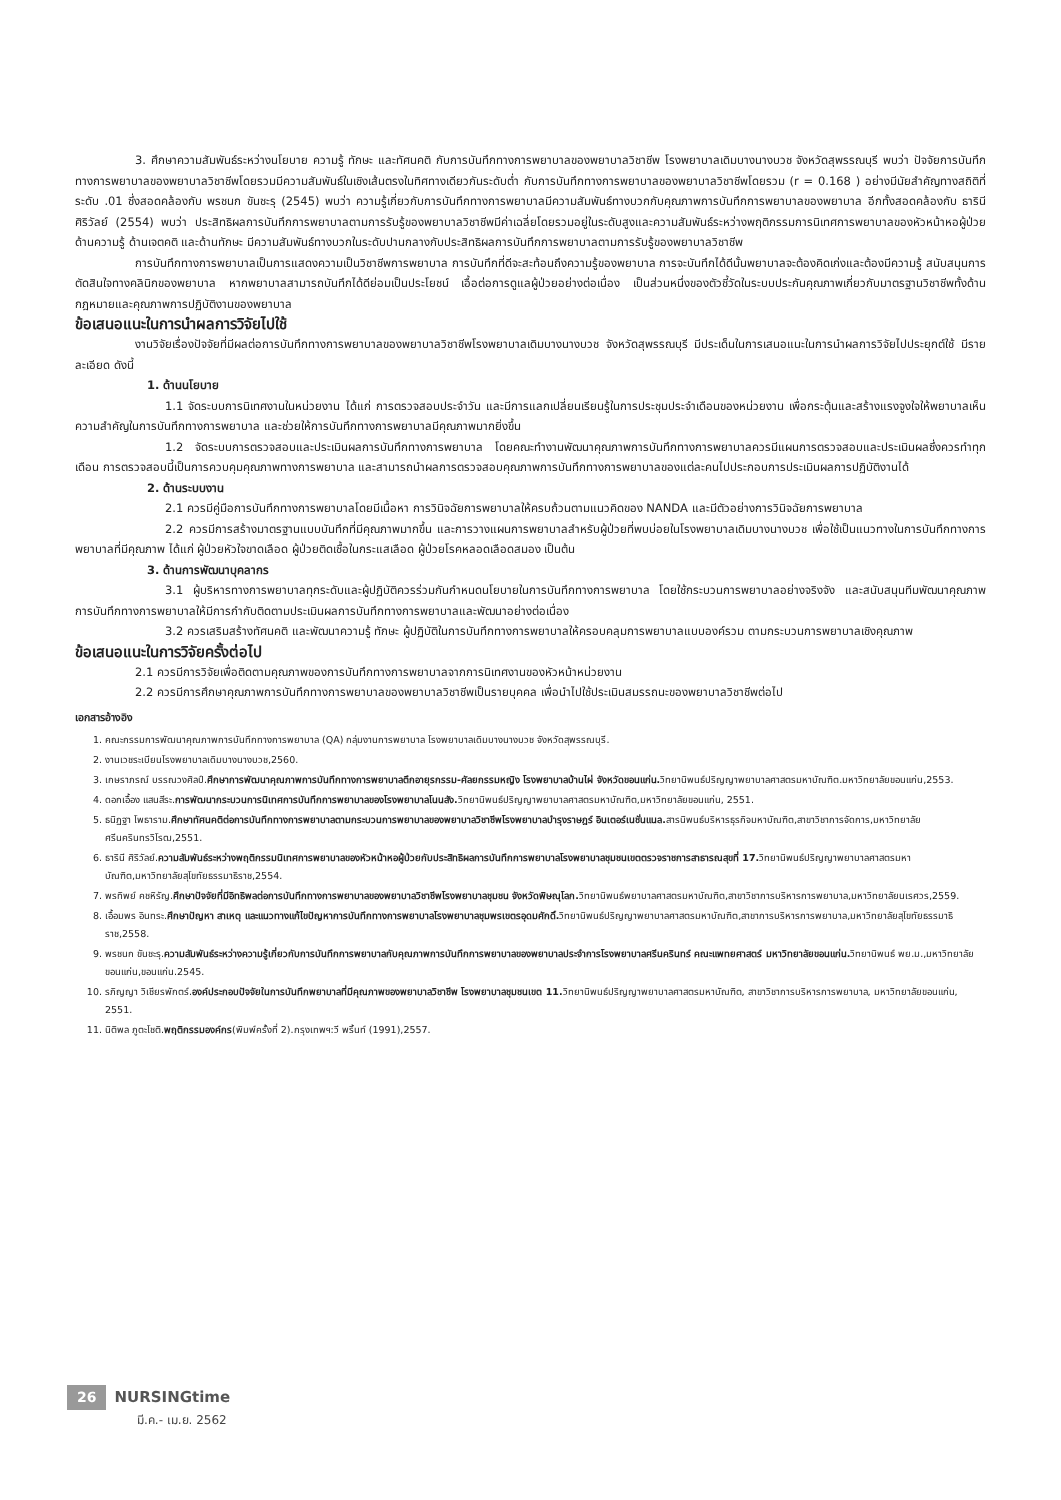3. ศึกษาความสัมพันธ์ระหว่างนโยบาย ความรู้ ทักษะ และทัศนคติ กับการบันทึกทางการพยาบาลของพยาบาลวิชาชีพ โรงพยาบาลเดิมบางนางบวช จังหวัดสุพรรณบุรี พบว่า ปัจจัยการบันทึกทางการพยาบาลของพยาบาลวิชาชีพโดยรวมมีความสัมพันธ์ในเชิงเส้นตรงในทิศทางเดียวกันระดับต่ำ กับการบันทึกทางการพยาบาลของพยาบาลวิชาชีพโดยรวม (r = 0.168 ) อย่างมีนัยสำคัญทางสถิติที่ระดับ .01 ซึ่งสอดคล้องกับ พรชนก ขันชะรุ (2545) พบว่า ความรู้เกี่ยวกับการบันทึกทางการพยาบาลมีความสัมพันธ์ทางบวกกับคุณภาพการบันทึกการพยาบาลของพยาบาล อีกทั้งสอดคล้องกับ ธารินี ศิริวัลย์ (2554) พบว่า ประสิทธิผลการบันทึกการพยาบาลตามการรับรู้ของพยาบาลวิชาชีพมีค่าเฉลี่ยโดยรวมอยู่ในระดับสูงและความสัมพันธ์ระหว่างพฤติกรรมการนิเทศการพยาบาลของหัวหน้าหอผู้ป่วย ด้านความรู้ ด้านเจตคติ และด้านทักษะ มีความสัมพันธ์ทางบวกในระดับปานกลางกับประสิทธิผลการบันทึกการพยาบาลตามการรับรู้ของพยาบาลวิชาชีพ
การบันทึกทางการพยาบาลเป็นการแสดงความเป็นวิชาชีพการพยาบาล การบันทึกที่ดีจะสะท้อนถึงความรู้ของพยาบาล การจะบันทึกได้ดีนั้นพยาบาลจะต้องคิดเก่งและต้องมีความรู้ สนับสนุนการตัดสินใจทางคลินิกของพยาบาล หากพยาบาลสามารถบันทึกได้ดีย่อมเป็นประโยชน์ เอื้อต่อการดูแลผู้ป่วยอย่างต่อเนื่อง เป็นส่วนหนึ่งของตัวชี้วัดในระบบประกันคุณภาพเกี่ยวกับมาตรฐานวิชาชีพทั้งด้านกฎหมายและคุณภาพการปฏิบัติงานของพยาบาล
ข้อเสนอแนะในการนำผลการวิจัยไปใช้
งานวิจัยเรื่องปัจจัยที่มีผลต่อการบันทึกทางการพยาบาลของพยาบาลวิชาชีพโรงพยาบาลเดิมบางนางบวช จังหวัดสุพรรณบุรี มีประเด็นในการเสนอแนะในการนำผลการวิจัยไปประยุกต์ใช้ มีรายละเอียด ดังนี้
1. ด้านนโยบาย
1.1 จัดระบบการนิเทศงานในหน่วยงาน ได้แก่ การตรวจสอบประจำวัน และมีการแลกเปลี่ยนเรียนรู้ในการประชุมประจำเดือนของหน่วยงาน เพื่อกระตุ้นและสร้างแรงจูงใจให้พยาบาลเห็นความสำคัญในการบันทึกทางการพยาบาล และช่วยให้การบันทึกทางการพยาบาลมีคุณภาพมากยิ่งขึ้น
1.2 จัดระบบการตรวจสอบและประเมินผลการบันทึกทางการพยาบาล โดยคณะทำงานพัฒนาคุณภาพการบันทึกทางการพยาบาลควรมีแผนการตรวจสอบและประเมินผลซึ่งควรทำทุกเดือน การตรวจสอบนี้เป็นการควบคุมคุณภาพทางการพยาบาล และสามารถนำผลการตรวจสอบคุณภาพการบันทึกทางการพยาบาลของแต่ละคนไปประกอบการประเมินผลการปฏิบัติงานได้
2. ด้านระบบงาน
2.1 ควรมีคู่มือการบันทึกทางการพยาบาลโดยมีเนื้อหา การวินิจฉัยการพยาบาลให้ครบถ้วนตามแนวคิดของ NANDA และมีตัวอย่างการวินิจฉัยการพยาบาล
2.2 ควรมีการสร้างมาตรฐานแบบบันทึกที่มีคุณภาพมากขึ้น และการวางแผนการพยาบาลสำหรับผู้ป่วยที่พบบ่อยในโรงพยาบาลเดิมบางนางบวช เพื่อใช้เป็นแนวทางในการบันทึกทางการพยาบาลที่มีคุณภาพ ได้แก่ ผู้ป่วยหัวใจขาดเลือด ผู้ป่วยติดเชื้อในกระแสเลือด ผู้ป่วยโรคหลอดเลือดสมอง เป็นต้น
3. ด้านการพัฒนาบุคลากร
3.1 ผู้บริหารทางการพยาบาลทุกระดับและผู้ปฏิบัติควรร่วมกันกำหนดนโยบายในการบันทึกทางการพยาบาล โดยใช้กระบวนการพยาบาลอย่างจริงจัง และสนับสนุนทีมพัฒนาคุณภาพการบันทึกทางการพยาบาลให้มีการกำกับติดตามประเมินผลการบันทึกทางการพยาบาลและพัฒนาอย่างต่อเนื่อง
3.2 ควรเสริมสร้างทัศนคติ และพัฒนาความรู้ ทักษะ ผู้ปฏิบัติในการบันทึกทางการพยาบาลให้ครอบคลุมการพยาบาลแบบองค์รวม ตามกระบวนการพยาบาลเชิงคุณภาพ
ข้อเสนอแนะในการวิจัยครั้งต่อไป
2.1 ควรมีการวิจัยเพื่อติดตามคุณภาพของการบันทึกทางการพยาบาลจากการนิเทศงานของหัวหน้าหน่วยงาน
2.2 ควรมีการศึกษาคุณภาพการบันทึกทางการพยาบาลของพยาบาลวิชาชีพเป็นรายบุคคล เพื่อนำไปใช้ประเมินสมรรถนะของพยาบาลวิชาชีพต่อไป
เอกสารอ้างอิง
1. คณะกรรมการพัฒนาคุณภาพการบันทึกทางการพยาบาล (QA) กลุ่มงานการพยาบาล โรงพยาบาลเดิมบางนางบวช จังหวัดสุพรรณบุรี.
2. งานเวชระเบียนโรงพยาบาลเดิมบางนางบวช,2560.
3. เกษราภรณ์ บรรณวงศิลป์.ศึกษาการพัฒนาคุณภาพการบันทึกทางการพยาบาลตึกอายุรกรรม-ศัลยกรรมหญิง โรงพยาบาลบ้านไผ่ จังหวัดขอนแก่น. วิทยานิพนธ์ปริญญาพยาบาลศาสตรมหาบัณฑิต.มหาวิทยาลัยขอนแก่น,2553.
4. ดอกเอื้อง แสนสีระ.การพัฒนากระบวนการนิเทศการบันทึกการพยาบาลของโรงพยาบาลโนนสัง. วิทยานิพนธ์ปริญญาพยาบาลศาสตรมหาบัณฑิต,มหาวิทยาลัยขอนแก่น, 2551.
5. ธนิฏฐา โพธาราม.ศึกษาทัศนคติต่อการบันทึกทางการพยาบาลตามกระบวนการพยาบาลของพยาบาลวิชาชีพโรงพยาบาลบำรุงราษฎร์ อินเตอร์เนชั่นแนล. สารนิพนธ์บริหารธุรกิจมหาบัณฑิต,สาขาวิชาการจัดการ,มหาวิทยาลัยศรีนครินทรวิโรฒ,2551.
6. ธารินี ศิริวัลย์.ความสัมพันธ์ระหว่างพฤติกรรมนิเทศการพยาบาลของหัวหน้าหอผู้ป่วยกับประสิทธิผลการบันทึกการพยาบาลโรงพยาบาลชุมชนเขตตรวจราชการสาธารณสุขที่ 17. วิทยานิพนธ์ปริญญาพยาบาลศาสตรมหาบัณฑิต,มหาวิทยาลัยสุโขทัยธรรมาธิราช,2554.
7. พรทิพย์ คชหิรัญ.ศึกษาปัจจัยที่มีอิทธิพลต่อการบันทึกทางการพยาบาลของพยาบาลวิชาชีพโรงพยาบาลชุมชน จังหวัดพิษณุโลก. วิทยานิพนธ์พยาบาลศาสตรมหาบัณฑิต,สาขาวิชาการบริหารการพยาบาล,มหาวิทยาลัยนเรศวร,2559.
8. เอื้อมพร อินทระ.ศึกษาปัญหา สาเหตุ และแนวทางแก้ไขปัญหาการบันทึกทางการพยาบาลโรงพยาบาลชุมพรเขตรอุดมศักดิ์. วิทยานิพนธ์ปริญญาพยาบาลศาสตรมหาบัณฑิต,สาขาการบริหารการพยาบาล,มหาวิทยาลัยสุโขทัยธรรมาธิราช,2558.
9. พรชนก ขันชะรุ.ความสัมพันธ์ระหว่างความรู้เกี่ยวกับการบันทึกการพยาบาลกับคุณภาพการบันทึกการพยาบาลของพยาบาลประจำการโรงพยาบาลศรีนครินทร์ คณะแพทยศาสตร์ มหาวิทยาลัยขอนแก่น. วิทยานิพนธ์ พย.ม.,มหาวิทยาลัยขอนแก่น,ขอนแก่น.2545.
10. รภิญญา วิเชียรพักตร์.องค์ประกอบปัจจัยในการบันทึกพยาบาลที่มีคุณภาพของพยาบาลวิชาชีพ โรงพยาบาลชุมชนเขต 11. วิทยานิพนธ์ปริญญาพยาบาลศาสตรมหาบัณฑิต, สาขาวิชาการบริหารการพยาบาล, มหาวิทยาลัยขอนแก่น, 2551.
11. นิติพล ภูตะโชติ.พฤติกรรมองค์กร(พิมพ์ครั้งที่ 2).กรุงเทพฯ:วี พริ้นท์ (1991),2557.
26 NURSINGtime
มี.ค.- เม.ย. 2562